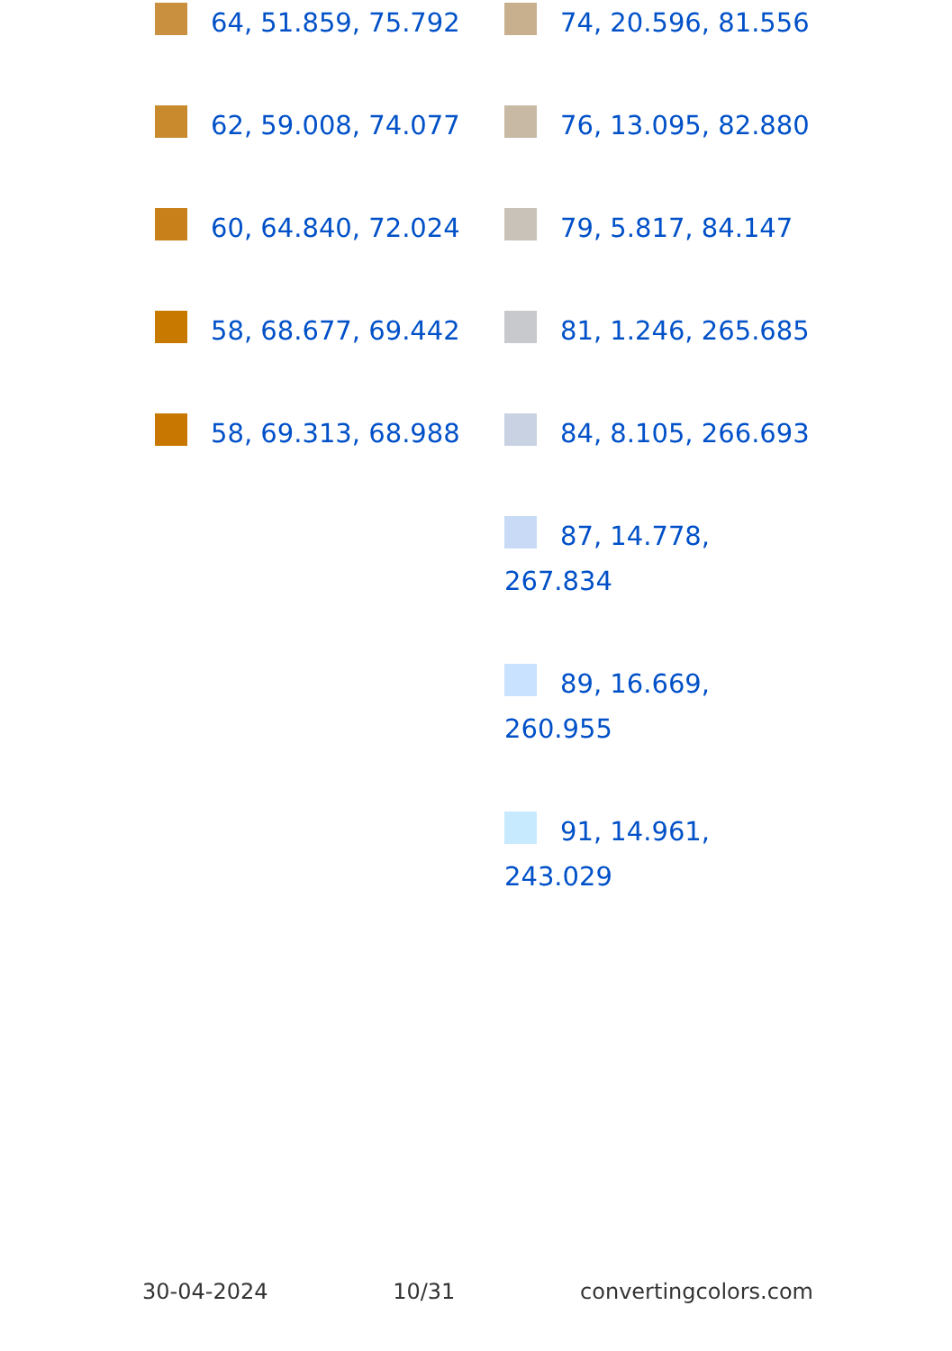64, 51.859, 75.792
62, 59.008, 74.077
60, 64.840, 72.024
58, 68.677, 69.442
58, 69.313, 68.988
74, 20.596, 81.556
76, 13.095, 82.880
79, 5.817, 84.147
81, 1.246, 265.685
84, 8.105, 266.693
87, 14.778, 267.834
89, 16.669, 260.955
91, 14.961, 243.029
30-04-2024 10/31 convertingcolors.com